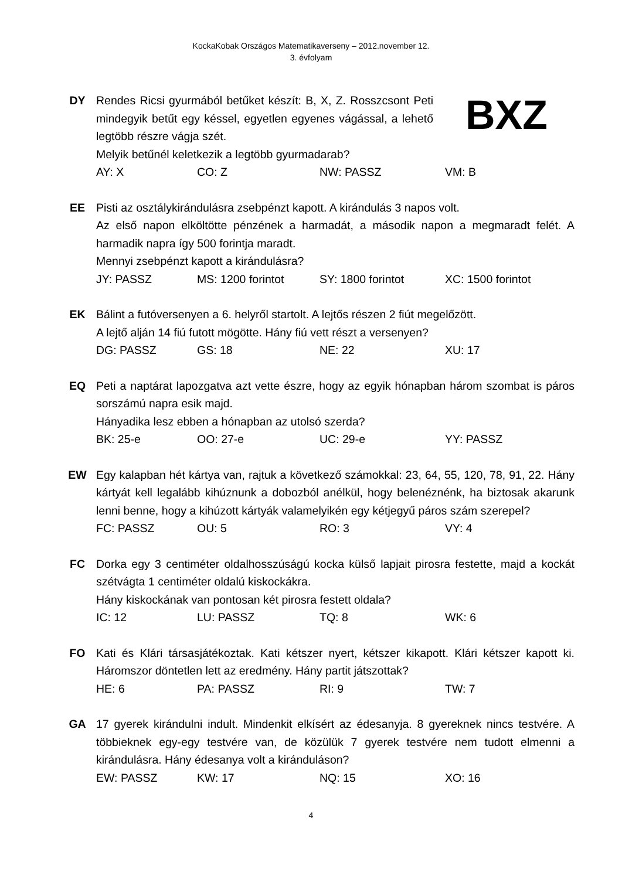KockaKobak Országos Matematikaverseny – 2012.november 12.
3. évfolyam
DY Rendes Ricsi gyurmából betűket készít: B, X, Z. Rosszcsont Peti mindegyik betűt egy késsel, egyetlen egyenes vágással, a lehető legtöbb részre vágja szét.
BXZ
Melyik betűnél keletkezik a legtöbb gyurmadarab?
AY: X CO: Z NW: PASSZ VM: B
EE Pisti az osztálykirándulásra zsebpénzt kapott. A kirándulás 3 napos volt.
Az első napon elköltötte pénzének a harmadát, a második napon a megmaradt felét. A harmadik napra így 500 forintja maradt.
Mennyi zsebpénzt kapott a kirándulásra?
JY: PASSZ MS: 1200 forintot SY: 1800 forintot XC: 1500 forintot
EK Bálint a futóversenyen a 6. helyről startolt. A lejtős részen 2 fiút megelőzött.
A lejtő alján 14 fiú futott mögötte. Hány fiú vett részt a versenyen?
DG: PASSZ GS: 18 NE: 22 XU: 17
EQ Peti a naptárat lapozgatva azt vette észre, hogy az egyik hónapban három szombat is páros sorszámú napra esik majd.
Hányadika lesz ebben a hónapban az utolsó szerda?
BK: 25-e OO: 27-e UC: 29-e YY: PASSZ
EW Egy kalapban hét kártya van, rajtuk a következő számokkal: 23, 64, 55, 120, 78, 91, 22. Hány kártyát kell legalább kihúznunk a dobozból anélkül, hogy belenéznénk, ha biztosak akarunk lenni benne, hogy a kihúzott kártyák valamelyikén egy kétjegyű páros szám szerepel?
FC: PASSZ OU: 5 RO: 3 VY: 4
FC Dorka egy 3 centiméter oldalhosszúságú kocka külső lapjait pirosra festette, majd a kockát szétvágta 1 centiméter oldalú kiskockákra.
Hány kiskockának van pontosan két pirosra festett oldala?
IC: 12 LU: PASSZ TQ: 8 WK: 6
FO Kati és Klári társasjátékoztak. Kati kétszer nyert, kétszer kikapott. Klári kétszer kapott ki. Háromszor döntetlen lett az eredmény. Hány partit játszottak?
HE: 6 PA: PASSZ RI: 9 TW: 7
GA 17 gyerek kirándulni indult. Mindenkit elkísért az édesanyja. 8 gyereknek nincs testvére. A többieknek egy-egy testvére van, de közülük 7 gyerek testvére nem tudott elmenni a kirándulásra. Hány édesanya volt a kiránduláson?
EW: PASSZ KW: 17 NQ: 15 XO: 16
4